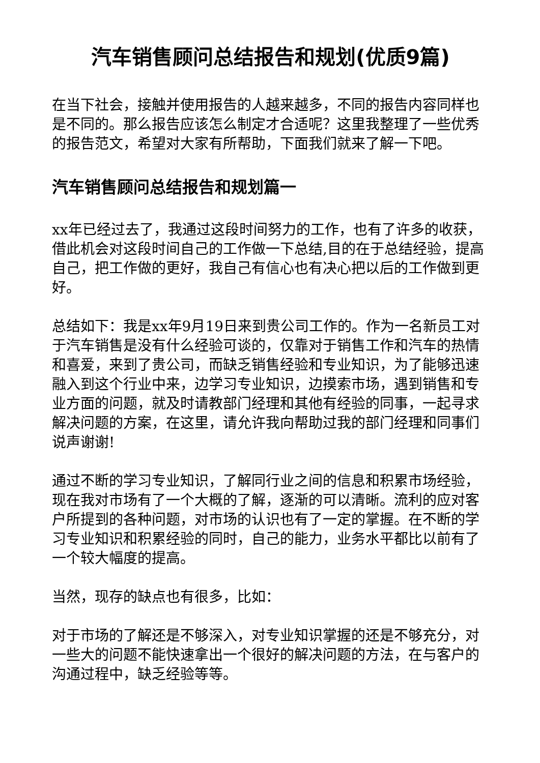汽车销售顾问总结报告和规划(优质9篇)
在当下社会，接触并使用报告的人越来越多，不同的报告内容同样也是不同的。那么报告应该怎么制定才合适呢？这里我整理了一些优秀的报告范文，希望对大家有所帮助，下面我们就来了解一下吧。
汽车销售顾问总结报告和规划篇一
xx年已经过去了，我通过这段时间努力的工作，也有了许多的收获，借此机会对这段时间自己的工作做一下总结,目的在于总结经验，提高自己，把工作做的更好，我自己有信心也有决心把以后的工作做到更好。
总结如下：我是xx年9月19日来到贵公司工作的。作为一名新员工对于汽车销售是没有什么经验可谈的，仅靠对于销售工作和汽车的热情和喜爱，来到了贵公司，而缺乏销售经验和专业知识，为了能够迅速融入到这个行业中来，边学习专业知识，边摸索市场，遇到销售和专业方面的问题，就及时请教部门经理和其他有经验的同事，一起寻求解决问题的方案，在这里，请允许我向帮助过我的部门经理和同事们说声谢谢!
通过不断的学习专业知识，了解同行业之间的信息和积累市场经验，现在我对市场有了一个大概的了解，逐渐的可以清晰。流利的应对客户所提到的各种问题，对市场的认识也有了一定的掌握。在不断的学习专业知识和积累经验的同时，自己的能力，业务水平都比以前有了一个较大幅度的提高。
当然，现存的缺点也有很多，比如：
对于市场的了解还是不够深入，对专业知识掌握的还是不够充分，对一些大的问题不能快速拿出一个很好的解决问题的方法，在与客户的沟通过程中，缺乏经验等等。